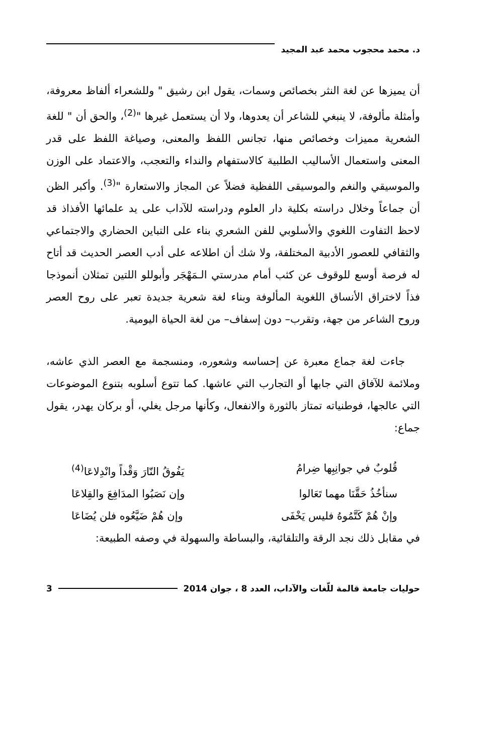د. محمد محجوب محمد عبد المجيد
أن يميزها عن لغة النثر بخصائص وسمات، يقول ابن رشيق " وللشعراء ألفاظ معروفة، وأمثلة مألوفة، لا ينبغي للشاعر أن يعدوها، ولا أن يستعمل غيرها "<sup>(2)</sup>، والحق أن " للغة الشعرية مميزات وخصائص منها، تجانس اللفظ والمعنى، وصياغة اللفظ على قدر المعنى واستعمال الأساليب الطلبية كالاستفهام والنداء والتعجب، والاعتماد على الوزن والموسيقي والنغم والموسيقى اللفظية فضلاً عن المجاز والاستعارة "<sup>(3)</sup>. وأكبر الظن أن جماعاً وخلال دراسته بكلية دار العلوم ودراسته للآداب على يد علمائها الأفذاذ قد لاحظ التفاوت اللغوي والأسلوبي للفن الشعري بناء على التباين الحضاري والاجتماعي والثقافي للعصور الأدبية المختلفة، ولا شك أن اطلاعه على أدب العصر الحديث قد أتاح له فرصة أوسع للوقوف عن كثب أمام مدرستي الـمَهْجَر وأبوللو اللتين تمثلان أنموذجا فذاً لاختراق الأنساق اللغوية المألوفة وبناء لغة شعرية جديدة تعبر على روح العصر وروح الشاعر من جهة، وتقرب– دون إسفاف– من لغة الحياة اليومية.
جاءت لغة جماع معبرة عن إحساسه وشعوره، ومنسجمة مع العصر الذي عاشه، وملائمة للآفاق التي جابها أو التجارب التي عاشها. كما تتوع أسلوبه بتنوع الموضوعات التي عالجها، فوطنياته تمتاز بالثورة والانفعال، وكأنها مرجل يغلي، أو بركان يهدر، يقول جماع:
قُلوبٌ في جوانِبِها ضِرامُ يَفُوقُ النّارَ وَقْداً وانْدِلاعَا<sup>(4)</sup>
سنأخُذُ حَقَّنَا مهما تَعَالوا وإن نَصَبُوا المدَافِعَ والقِلاعَا
وإنْ هُمْ كَتَّمُوهُ فليس يَخْفَى وإن هُمْ ضَيَّعُوه فلن يُضَاعَا
في مقابل ذلك نجد الرقة والتلقائية، والبساطة والسهولة في وصفه الطبيعة:
حوليات جامعة قالمة للّغات والآداب، العدد 8 ، جوان 2014 3